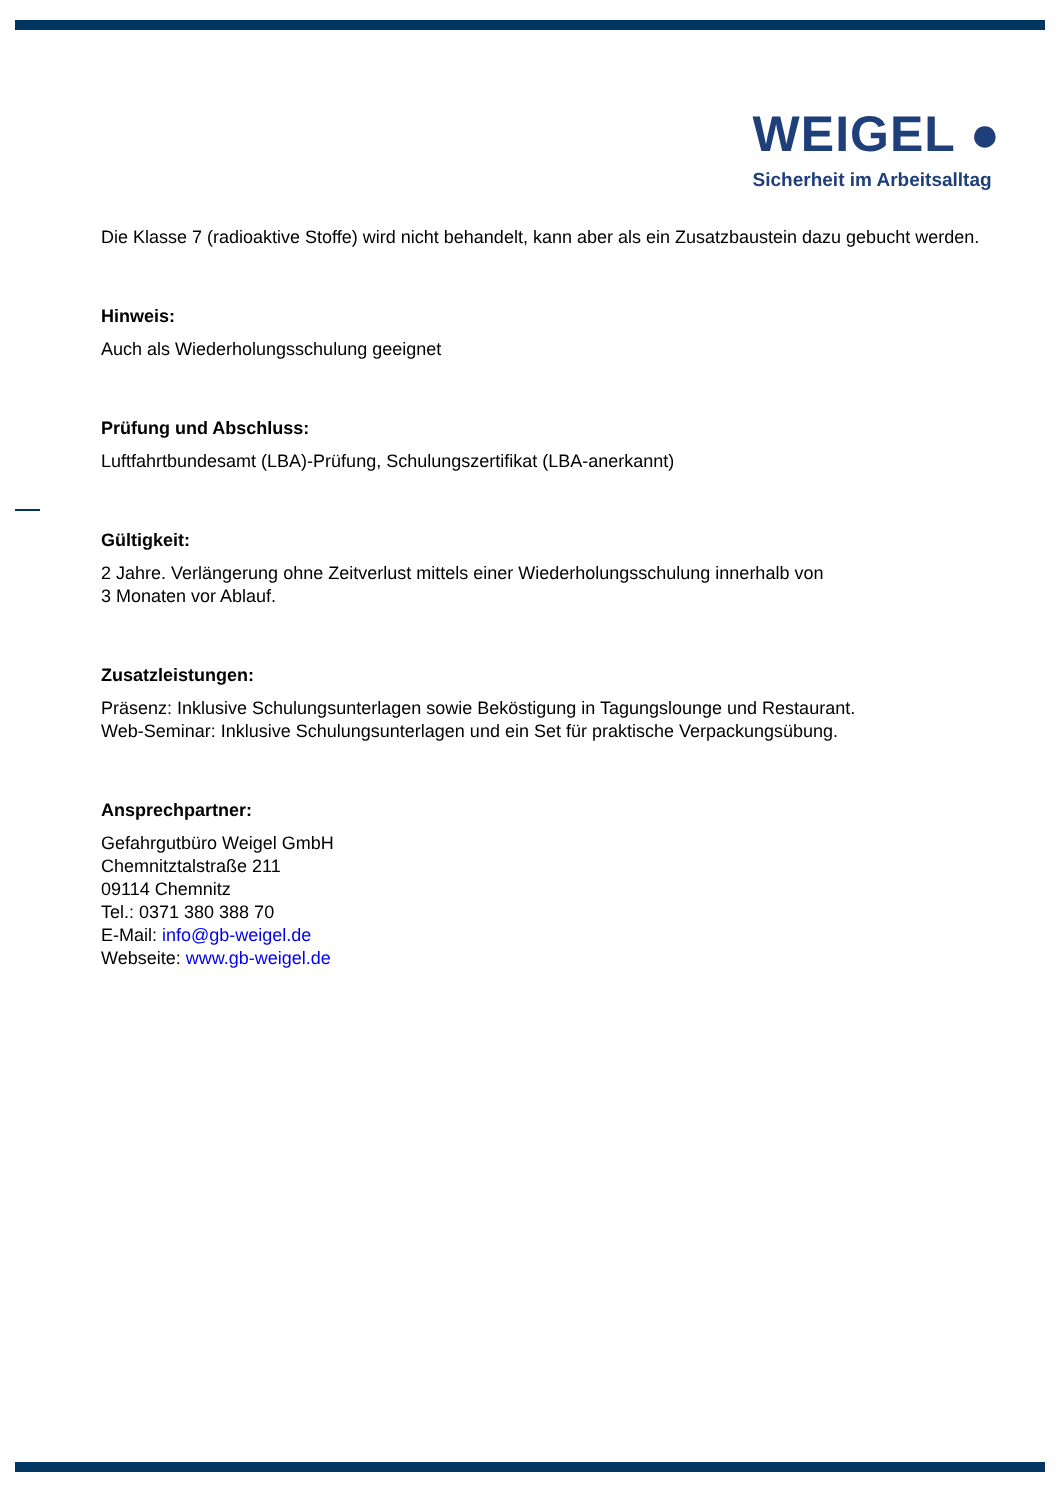WEIGEL ●
Sicherheit im Arbeitsalltag
Die Klasse 7 (radioaktive Stoffe) wird nicht behandelt, kann aber als ein Zusatzbaustein dazu gebucht werden.
Hinweis:
Auch als Wiederholungsschulung geeignet
Prüfung und Abschluss:
Luftfahrtbundesamt (LBA)-Prüfung, Schulungszertifikat (LBA-anerkannt)
Gültigkeit:
2 Jahre. Verlängerung ohne Zeitverlust mittels einer Wiederholungsschulung innerhalb von
3 Monaten vor Ablauf.
Zusatzleistungen:
Präsenz: Inklusive Schulungsunterlagen sowie Beköstigung in Tagungslounge und Restaurant.
Web-Seminar: Inklusive Schulungsunterlagen und ein Set für praktische Verpackungsübung.
Ansprechpartner:
Gefahrgutbüro Weigel GmbH
Chemnitztalstraße 211
09114 Chemnitz
Tel.: 0371 380 388 70
E-Mail: info@gb-weigel.de
Webseite: www.gb-weigel.de